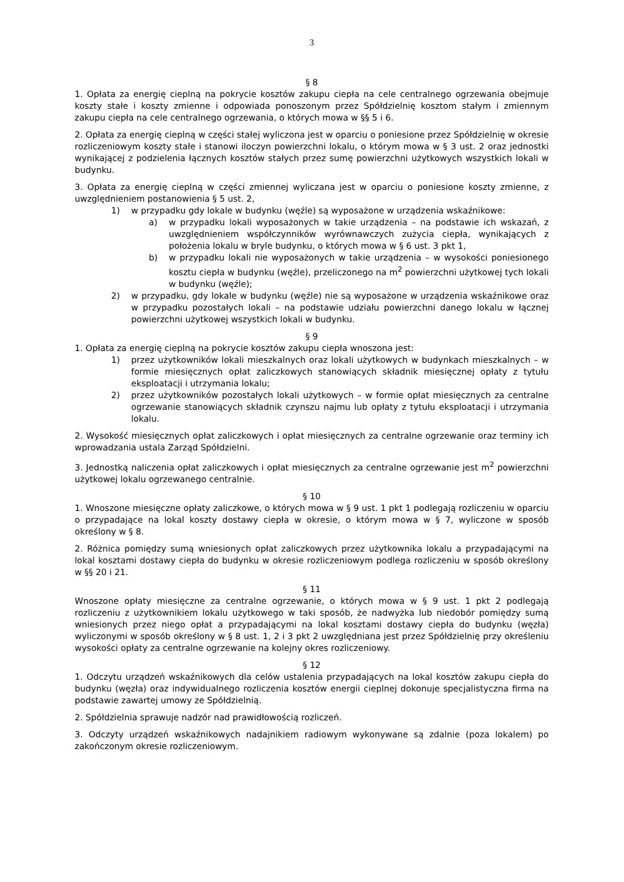3
§ 8
1. Opłata za energię cieplną na pokrycie kosztów zakupu ciepła na cele centralnego ogrzewania obejmuje koszty stałe i koszty zmienne i odpowiada ponoszonym przez Spółdzielnię kosztom stałym i zmiennym zakupu ciepła na cele centralnego ogrzewania, o których mowa w §§ 5 i 6.
2. Opłata za energię cieplną w części stałej wyliczona jest w oparciu o poniesione przez Spółdzielnię w okresie rozliczeniowym koszty stałe i stanowi iloczyn powierzchni lokalu, o którym mowa w § 3 ust. 2 oraz jednostki wynikającej z podzielenia łącznych kosztów stałych przez sumę powierzchni użytkowych wszystkich lokali w budynku.
3. Opłata za energię cieplną w części zmiennej wyliczana jest w oparciu o poniesione koszty zmienne, z uwzględnieniem postanowienia § 5 ust. 2,
1) w przypadku gdy lokale w budynku (węźle) są wyposażone w urządzenia wskaźnikowe:
a) w przypadku lokali wyposażonych w takie urządzenia – na podstawie ich wskazań, z uwzględnieniem współczynników wyrównawczych zużycia ciepła, wynikających z położenia lokalu w bryle budynku, o których mowa w § 6 ust. 3 pkt 1,
b) w przypadku lokali nie wyposażonych w takie urządzenia – w wysokości poniesionego kosztu ciepła w budynku (węźle), przeliczonego na m<sup>2</sup> powierzchni użytkowej tych lokali w budynku (węźle);
2) w przypadku, gdy lokale w budynku (węźle) nie są wyposażone w urządzenia wskaźnikowe oraz w przypadku pozostałych lokali – na podstawie udziału powierzchni danego lokalu w łącznej powierzchni użytkowej wszystkich lokali w budynku.
§ 9
1. Opłata za energię cieplną na pokrycie kosztów zakupu ciepła wnoszona jest:
1) przez użytkowników lokali mieszkalnych oraz lokali użytkowych w budynkach mieszkalnych – w formie miesięcznych opłat zaliczkowych stanowiących składnik miesięcznej opłaty z tytułu eksploatacji i utrzymania lokalu;
2) przez użytkowników pozostałych lokali użytkowych – w formie opłat miesięcznych za centralne ogrzewanie stanowiących składnik czynszu najmu lub opłaty z tytułu eksploatacji i utrzymania lokalu.
2. Wysokość miesięcznych opłat zaliczkowych i opłat miesięcznych za centralne ogrzewanie oraz terminy ich wprowadzania ustala Zarząd Spółdzielni.
3. Jednostką naliczenia opłat zaliczkowych i opłat miesięcznych za centralne ogrzewanie jest m<sup>2</sup> powierzchni użytkowej lokalu ogrzewanego centralnie.
§ 10
1. Wnoszone miesięczne opłaty zaliczkowe, o których mowa w § 9 ust. 1 pkt 1 podlegają rozliczeniu w oparciu o przypadające na lokal koszty dostawy ciepła w okresie, o którym mowa w § 7, wyliczone w sposób określony w § 8.
2. Różnica pomiędzy sumą wniesionych opłat zaliczkowych przez użytkownika lokalu a przypadającymi na lokal kosztami dostawy ciepła do budynku w okresie rozliczeniowym podlega rozliczeniu w sposób określony w §§ 20 i 21.
§ 11
Wnoszone opłaty miesięczne za centralne ogrzewanie, o których mowa w § 9 ust. 1 pkt 2 podlegają rozliczeniu z użytkownikiem lokalu użytkowego w taki sposób, że nadwyżka lub niedobór pomiędzy sumą wniesionych przez niego opłat a przypadającymi na lokal kosztami dostawy ciepła do budynku (węzła) wyliczonymi w sposób określony w § 8 ust. 1, 2 i 3 pkt 2 uwzględniana jest przez Spółdzielnię przy określeniu wysokości opłaty za centralne ogrzewanie na kolejny okres rozliczeniowy.
§ 12
1. Odczytu urządzeń wskaźnikowych dla celów ustalenia przypadających na lokal kosztów zakupu ciepła do budynku (węzła) oraz indywidualnego rozliczenia kosztów energii cieplnej dokonuje specjalistyczna firma na podstawie zawartej umowy ze Spółdzielnią.
2. Spółdzielnia sprawuje nadzór nad prawidłowością rozliczeń.
3. Odczyty urządzeń wskaźnikowych nadajnikiem radiowym wykonywane są zdalnie (poza lokalem) po zakończonym okresie rozliczeniowym.